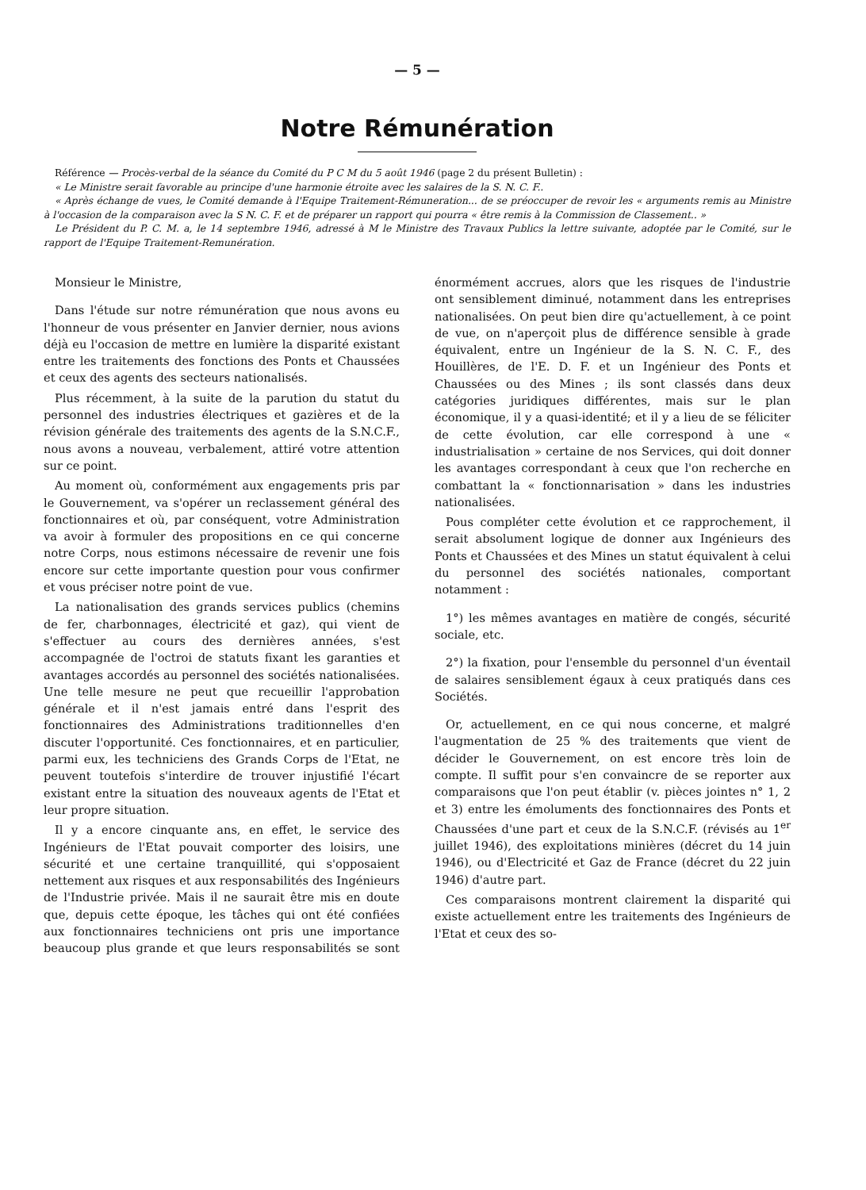— 5 —
Notre Rémunération
Référence — Procès-verbal de la séance du Comité du P C M du 5 août 1946 (page 2 du présent Bulletin) :
« Le Ministre serait favorable au principe d'une harmonie étroite avec les salaires de la S. N. C. F..
« Après échange de vues, le Comité demande à l'Equipe Traitement-Rémuneration... de se préoccuper de revoir les « arguments remis au Ministre à l'occasion de la comparaison avec la S N. C. F. et de préparer un rapport qui pourra « être remis à la Commission de Classement.. »
Le Président du P. C. M. a, le 14 septembre 1946, adressé à M le Ministre des Travaux Publics la lettre suivante, adoptée par le Comité, sur le rapport de l'Equipe Traitement-Remunération.
Monsieur le Ministre,
Dans l'étude sur notre rémunération que nous avons eu l'honneur de vous présenter en Janvier dernier, nous avions déjà eu l'occasion de mettre en lumière la disparité existant entre les traitements des fonctions des Ponts et Chaussées et ceux des agents des secteurs nationalisés.
Plus récemment, à la suite de la parution du statut du personnel des industries électriques et gazières et de la révision générale des traitements des agents de la S.N.C.F., nous avons a nouveau, verbalement, attiré votre attention sur ce point.
Au moment où, conformément aux engagements pris par le Gouvernement, va s'opérer un reclassement général des fonctionnaires et où, par conséquent, votre Administration va avoir à formuler des propositions en ce qui concerne notre Corps, nous estimons nécessaire de revenir une fois encore sur cette importante question pour vous confirmer et vous préciser notre point de vue.
La nationalisation des grands services publics (chemins de fer, charbonnages, électricité et gaz), qui vient de s'effectuer au cours des dernières années, s'est accompagnée de l'octroi de statuts fixant les garanties et avantages accordés au personnel des sociétés nationalisées. Une telle mesure ne peut que recueillir l'approbation générale et il n'est jamais entré dans l'esprit des fonctionnaires des Administrations traditionnelles d'en discuter l'opportunité. Ces fonctionnaires, et en particulier, parmi eux, les techniciens des Grands Corps de l'Etat, ne peuvent toutefois s'interdire de trouver injustifié l'écart existant entre la situation des nouveaux agents de l'Etat et leur propre situation.
Il y a encore cinquante ans, en effet, le service des Ingénieurs de l'Etat pouvait comporter des loisirs, une sécurité et une certaine tranquillité, qui s'opposaient nettement aux risques et aux responsabilités des Ingénieurs de l'Industrie privée. Mais il ne saurait être mis en doute que, depuis cette époque, les tâches qui ont été confiées aux fonctionnaires techniciens ont pris une importance beaucoup plus grande et que leurs responsabilités se sont énormément accrues, alors que les risques de l'industrie ont sensiblement diminué, notamment dans les entreprises nationalisées. On peut bien dire qu'actuellement, à ce point de vue, on n'aperçoit plus de différence sensible à grade équivalent, entre un Ingénieur de la S. N. C. F., des Houillères, de l'E. D. F. et un Ingénieur des Ponts et Chaussées ou des Mines ; ils sont classés dans deux catégories juridiques différentes, mais sur le plan économique, il y a quasi-identité; et il y a lieu de se féliciter de cette évolution, car elle correspond à une « industrialisation » certaine de nos Services, qui doit donner les avantages correspondant à ceux que l'on recherche en combattant la « fonctionnarisation » dans les industries nationalisées.
Pous compléter cette évolution et ce rapprochement, il serait absolument logique de donner aux Ingénieurs des Ponts et Chaussées et des Mines un statut équivalent à celui du personnel des sociétés nationales, comportant notamment :
1°) les mêmes avantages en matière de congés, sécurité sociale, etc.
2°) la fixation, pour l'ensemble du personnel d'un éventail de salaires sensiblement égaux à ceux pratiqués dans ces Sociétés.
Or, actuellement, en ce qui nous concerne, et malgré l'augmentation de 25 % des traitements que vient de décider le Gouvernement, on est encore très loin de compte. Il suffit pour s'en convaincre de se reporter aux comparaisons que l'on peut établir (v. pièces jointes n° 1, 2 et 3) entre les émoluments des fonctionnaires des Ponts et Chaussées d'une part et ceux de la S.N.C.F. (révisés au 1<sup>er</sup> juillet 1946), des exploitations minières (décret du 14 juin 1946), ou d'Electricité et Gaz de France (décret du 22 juin 1946) d'autre part.
Ces comparaisons montrent clairement la disparité qui existe actuellement entre les traitements des Ingénieurs de l'Etat et ceux des so-